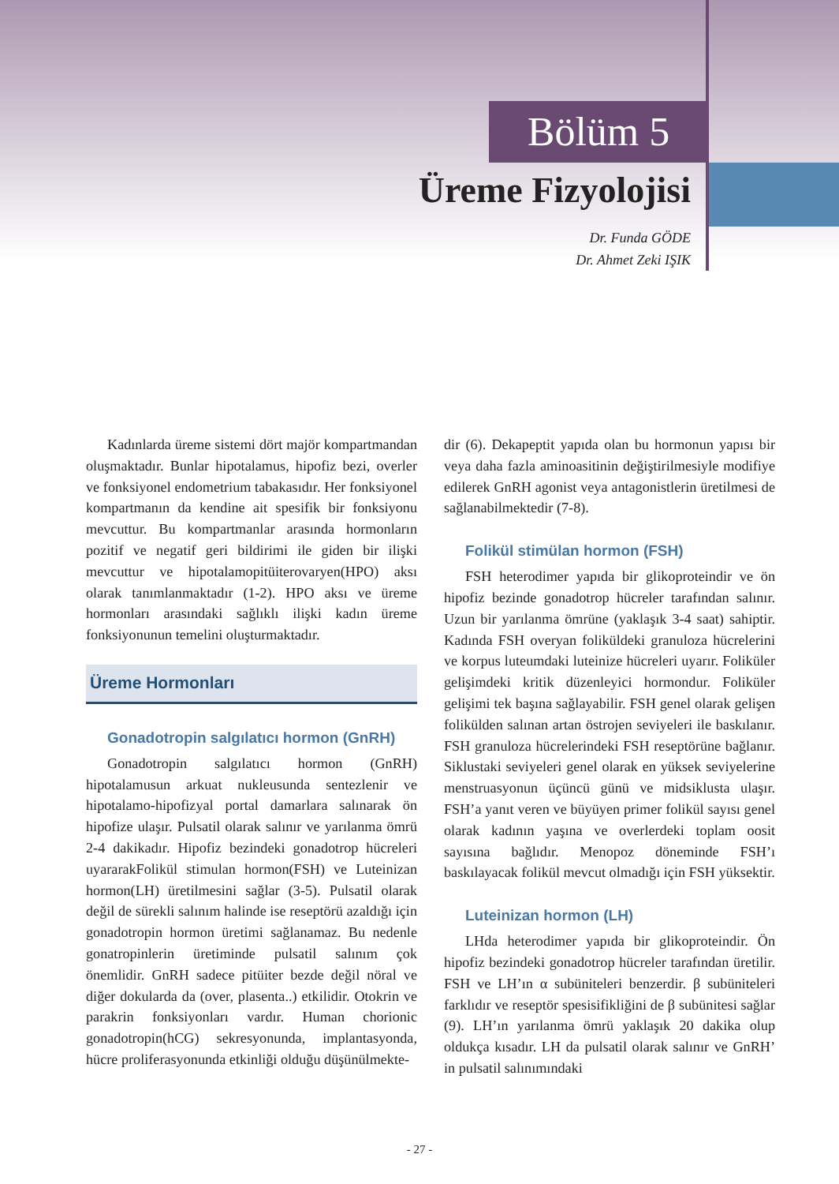Bölüm 5
Üreme Fizyolojisi
Dr. Funda GÖDE
Dr. Ahmet Zeki IŞIK
Kadınlarda üreme sistemi dört majör kompartmandan oluşmaktadır. Bunlar hipotalamus, hipofiz bezi, overler ve fonksiyonel endometrium tabakasıdır. Her fonksiyonel kompartmanın da kendine ait spesifik bir fonksiyonu mevcuttur. Bu kompartmanlar arasında hormonların pozitif ve negatif geri bildirimi ile giden bir ilişki mevcuttur ve hipotalamopitüiterovaryen(HPO) aksı olarak tanımlanmaktadır (1-2). HPO aksı ve üreme hormonları arasındaki sağlıklı ilişki kadın üreme fonksiyonunun temelini oluşturmaktadır.
Üreme Hormonları
Gonadotropin salgılatıcı hormon (GnRH)
Gonadotropin salgılatıcı hormon (GnRH) hipotalamusun arkuat nukleusunda sentezlenir ve hipotalamo-hipofizyal portal damarlara salınarak ön hipofize ulaşır. Pulsatil olarak salınır ve yarılanma ömrü 2-4 dakikadır. Hipofiz bezindeki gonadotrop hücreleri uyararakFolikül stimulan hormon(FSH) ve Luteinizan hormon(LH) üretilmesini sağlar (3-5). Pulsatil olarak değil de sürekli salınım halinde ise reseptörü azaldığı için gonadotropin hormon üretimi sağlanamaz. Bu nedenle gonatropinlerin üretiminde pulsatil salınım çok önemlidir. GnRH sadece pitüiter bezde değil nöral ve diğer dokularda da (over, plasenta..) etkilidir. Otokrin ve parakrin fonksiyonları vardır. Human chorionic gonadotropin(hCG) sekresyonunda, implantasyonda, hücre proliferasyonunda etkinliği olduğu düşünülmekte-
dir (6). Dekapeptit yapıda olan bu hormonun yapısı bir veya daha fazla aminoasitinin değiştirilmesiyle modifiye edilerek GnRH agonist veya antagonistlerin üretilmesi de sağlanabilmektedir (7-8).
Folikül stimülan hormon (FSH)
FSH heterodimer yapıda bir glikoproteindir ve ön hipofiz bezinde gonadotrop hücreler tarafından salınır. Uzun bir yarılanma ömrüne (yaklaşık 3-4 saat) sahiptir. Kadında FSH overyan foliküldeki granuloza hücrelerini ve korpus luteumdaki luteinize hücreleri uyarır. Foliküler gelişimdeki kritik düzenleyici hormondur. Foliküler gelişimi tek başına sağlayabilir. FSH genel olarak gelişen folikülden salınan artan östrojen seviyeleri ile baskılanır. FSH granuloza hücrelerindeki FSH reseptörüne bağlanır. Siklustaki seviyeleri genel olarak en yüksek seviyelerine menstruasyonun üçüncü günü ve midsiklusta ulaşır. FSH’a yanıt veren ve büyüyen primer folikül sayısı genel olarak kadının yaşına ve overlerdeki toplam oosit sayısına bağlıdır. Menopoz döneminde FSH’ı baskılayacak folikül mevcut olmadığı için FSH yüksektir.
Luteinizan hormon (LH)
LHda heterodimer yapıda bir glikoproteindir. Ön hipofiz bezindeki gonadotrop hücreler tarafından üretilir. FSH ve LH’ın α subüniteleri benzerdir. β subüniteleri farklıdır ve reseptör spesisifikliğini de β subünitesi sağlar (9). LH’ın yarılanma ömrü yaklaşık 20 dakika olup oldukça kısadır. LH da pulsatil olarak salınır ve GnRH’ in pulsatil salınımındaki
- 27 -